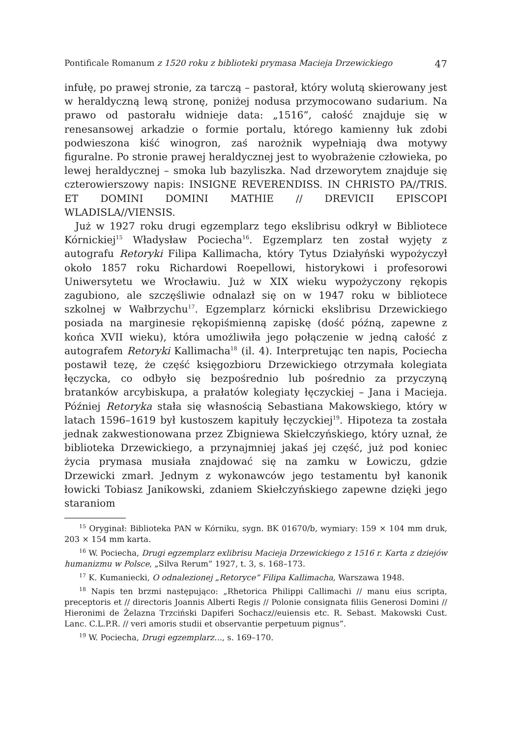Pontificale Romanum z 1520 roku z biblioteki prymasa Macieja Drzewickiego 47
infułę, po prawej stronie, za tarczą – pastorał, który wolutą skierowany jest w heraldyczną lewą stronę, poniżej nodusa przymocowano sudarium. Na prawo od pastorału widnieje data: „1516”, całość znajduje się w renesansowej arkadzie o formie portalu, którego kamienny łuk zdobi podwieszona kiść winogron, zaś narożnik wypełniają dwa motywy figuralne. Po stronie prawej heraldycznej jest to wyobrażenie człowieka, po lewej heraldycznej – smoka lub bazyliszka. Nad drzeworytem znajduje się czterowierszowy napis: INSIGNE REVERENDISS. IN CHRISTO PA//TRIS. ET DOMINI DOMINI MATHIE // DREVICII EPISCOPI WLADISLA//VIENSIS.
Już w 1927 roku drugi egzemplarz tego ekslibrisu odkrył w Bibliotece Kórnickiej<sup>15</sup> Władysław Pociecha<sup>16</sup>. Egzemplarz ten został wyjęty z autografu Retoryki Filipa Kallimacha, który Tytus Działyński wypożyczył około 1857 roku Richardowi Roepellowi, historykowi i profesorowi Uniwersytetu we Wrocławiu. Już w XIX wieku wypożyczony rękopis zagubiono, ale szczęśliwie odnalazł się on w 1947 roku w bibliotece szkolnej w Wałbrzychu<sup>17</sup>. Egzemplarz kórnicki ekslibrisu Drzewickiego posiada na marginesie rękopiśmienną zapiskę (dość późną, zapewne z końca XVII wieku), która umożliwiła jego połączenie w jedną całość z autografem Retoryki Kallimacha<sup>18</sup> (il. 4). Interpretując ten napis, Pociecha postawił tezę, że część księgozbioru Drzewickiego otrzymała kolegiata łęczycka, co odbyło się bezpośrednio lub pośrednio za przyczyną bratanków arcybiskupa, a prałatów kolegiaty łęczyckiej – Jana i Macieja. Później Retoryka stała się własnością Sebastiana Makowskiego, który w latach 1596–1619 był kustoszem kapituły łęczyckiej<sup>19</sup>. Hipoteza ta została jednak zakwestionowana przez Zbigniewa Skiełczyńskiego, który uznał, że biblioteka Drzewickiego, a przynajmniej jakaś jej część, już pod koniec życia prymasa musiała znajdować się na zamku w Łowiczu, gdzie Drzewicki zmarł. Jednym z wykonawców jego testamentu był kanonik łowicki Tobiasz Janikowski, zdaniem Skiełczyńskiego zapewne dzięki jego staraniom
<sup>15</sup> Oryginał: Biblioteka PAN w Kórniku, sygn. BK 01670/b, wymiary: 159 × 104 mm druk, 203 × 154 mm karta.
<sup>16</sup> W. Pociecha, Drugi egzemplarz exlibrisu Macieja Drzewickiego z 1516 r. Karta z dziejów humanizmu w Polsce, „Silva Rerum” 1927, t. 3, s. 168–173.
<sup>17</sup> K. Kumaniecki, O odnalezionej „Retoryce” Filipa Kallimacha, Warszawa 1948.
<sup>18</sup> Napis ten brzmi następująco: „Rhetorica Philippi Callimachi // manu eius scripta, preceptoris et // directoris Joannis Alberti Regis // Polonie consignata filiis Generosi Domini // Hieronimi de Żelazna Trzciński Dapiferi Sochacz//euiensis etc. R. Sebast. Makowski Cust. Lanc. C.L.P.R. // veri amoris studii et observantie perpetuum pignus”.
<sup>19</sup> W. Pociecha, Drugi egzemplarz…, s. 169–170.